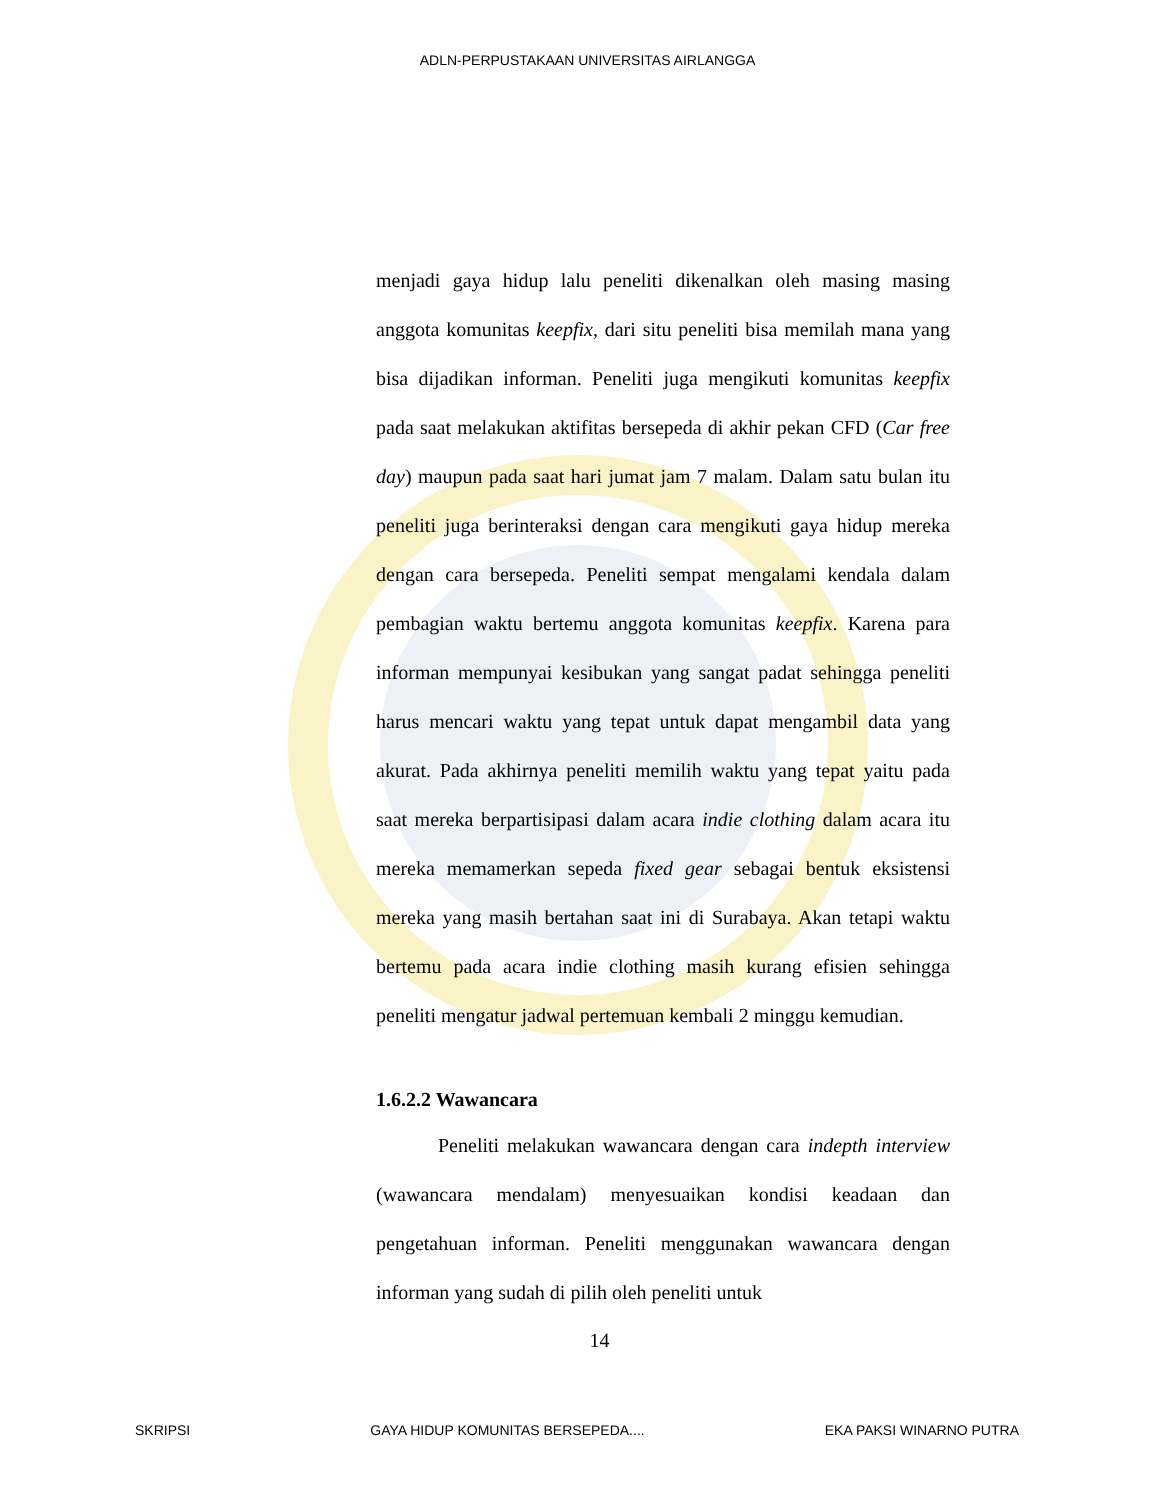ADLN-PERPUSTAKAAN UNIVERSITAS AIRLANGGA
menjadi gaya hidup lalu peneliti dikenalkan oleh masing masing anggota komunitas keepfix, dari situ peneliti bisa memilah mana yang bisa dijadikan informan. Peneliti juga mengikuti komunitas keepfix pada saat melakukan aktifitas bersepeda di akhir pekan CFD (Car free day) maupun pada saat hari jumat jam 7 malam. Dalam satu bulan itu peneliti juga berinteraksi dengan cara mengikuti gaya hidup mereka dengan cara bersepeda. Peneliti sempat mengalami kendala dalam pembagian waktu bertemu anggota komunitas keepfix. Karena para informan mempunyai kesibukan yang sangat padat sehingga peneliti harus mencari waktu yang tepat untuk dapat mengambil data yang akurat. Pada akhirnya peneliti memilih waktu yang tepat yaitu pada saat mereka berpartisipasi dalam acara indie clothing dalam acara itu mereka memamerkan sepeda fixed gear sebagai bentuk eksistensi mereka yang masih bertahan saat ini di Surabaya. Akan tetapi waktu bertemu pada acara indie clothing masih kurang efisien sehingga peneliti mengatur jadwal pertemuan kembali 2 minggu kemudian.
1.6.2.2 Wawancara
Peneliti melakukan wawancara dengan cara indepth interview (wawancara mendalam) menyesuaikan kondisi keadaan dan pengetahuan informan. Peneliti menggunakan wawancara dengan informan yang sudah di pilih oleh peneliti untuk
14
SKRIPSI GAYA HIDUP KOMUNITAS BERSEPEDA.... EKA PAKSI WINARNO PUTRA